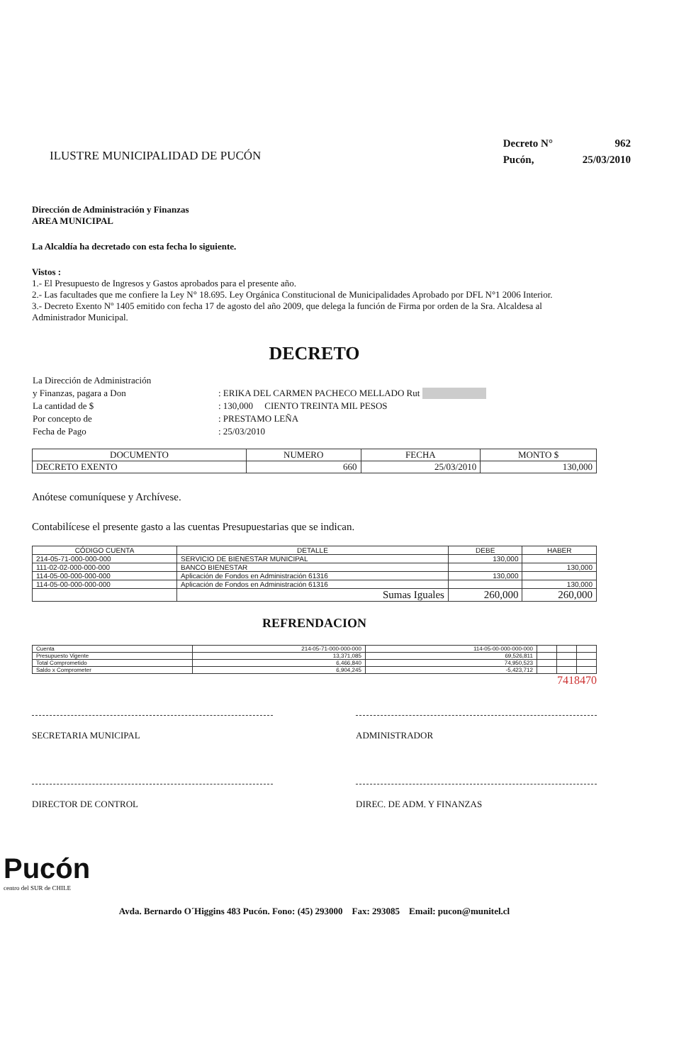ILUSTRE MUNICIPALIDAD DE PUCÓN
| Decreto N° | 962 |
| Pucón, | 25/03/2010 |
Dirección de Administración y Finanzas
AREA MUNICIPAL
La Alcaldía ha decretado con esta fecha lo siguiente.
Vistos :
1.- El Presupuesto de Ingresos y Gastos aprobados para el presente año.
2.- Las facultades que me confiere la Ley N° 18.695. Ley Orgánica Constitucional de Municipalidades Aprobado por DFL N°1 2006 Interior.
3.- Decreto Exento Nº 1405 emitido con fecha 17 de agosto del año 2009, que delega la función de Firma por orden de la Sra. Alcaldesa al Administrador Municipal.
DECRETO
| La Dirección de Administración | |
| y Finanzas, pagara a Don | : ERIKA DEL CARMEN PACHECO MELLADO Rut |
| La cantidad de $ | : 130,000 CIENTO TREINTA MIL PESOS |
| Por concepto de | : PRESTAMO LEÑA |
| Fecha de Pago | : 25/03/2010 |
| DOCUMENTO | NUMERO | FECHA | MONTO $ |
| --- | --- | --- | --- |
| DECRETO EXENTO | 660 | 25/03/2010 | 130,000 |
Anótese comuníquese y Archívese.
Contabilícese el presente gasto a las cuentas Presupuestarias que se indican.
| CÓDIGO CUENTA | DETALLE | DEBE | HABER |
| --- | --- | --- | --- |
| 214-05-71-000-000-000 | SERVICIO DE BIENESTAR MUNICIPAL | 130,000 | |
| 111-02-02-000-000-000 | BANCO BIENESTAR | | 130,000 |
| 114-05-00-000-000-000 | Aplicación de Fondos en Administración 61316 | 130,000 | |
| 114-05-00-000-000-000 | Aplicación de Fondos en Administración 61316 | | 130,000 |
| | Sumas Iguales | 260,000 | 260,000 |
REFRENDACION
| Cuenta | 214-05-71-000-000-000 | 114-05-00-000-000-000 | | | |
| Presupuesto Vigente | 13,371,085 | 69,526,811 | | | |
| Total Comprometido | 6,466,840 | 74,950,523 | | | |
| Saldo x Comprometer | 6,904,245 | -5,423,712 | | | |
7418470
SECRETARIA MUNICIPAL ADMINISTRADOR
DIRECTOR DE CONTROL DIREC. DE ADM. Y FINANZAS
Pucón
centro del SUR de CHILE
Avda. Bernardo O´Higgins 483 Pucón. Fono: (45) 293000 Fax: 293085 Email: pucon@munitel.cl